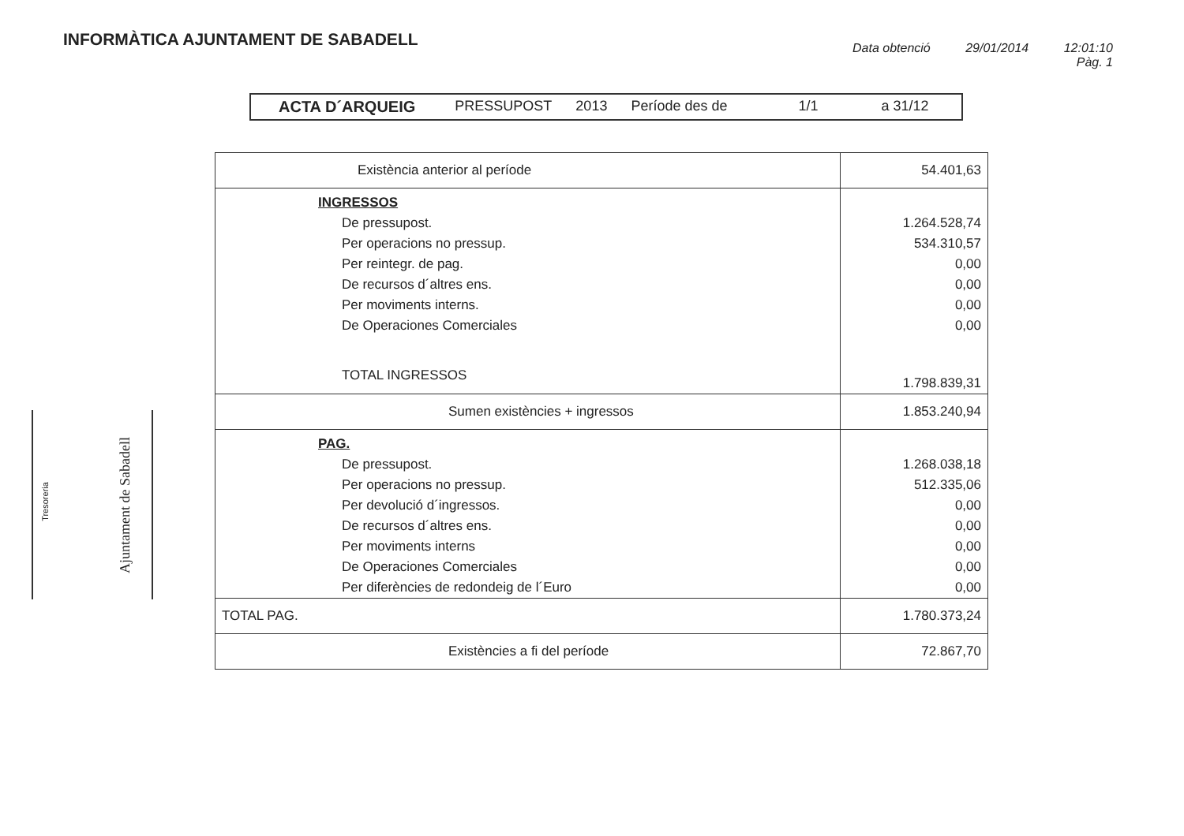INFORMÀTICA AJUNTAMENT DE SABADELL
Data obtenció 29/01/2014 12:01:10
Pàg. 1
ACTA D´ARQUEIG PRESSUPOST 2013 Període des de 1/1 a 31/12
| Existència anterior al període | 54.401,63 |
| INGRESSOS | |
| De pressupost. | 1.264.528,74 |
| Per operacions no pressup. | 534.310,57 |
| Per reintegr. de pag. | 0,00 |
| De recursos d´altres ens. | 0,00 |
| Per moviments interns. | 0,00 |
| De Operaciones Comerciales | 0,00 |
| TOTAL INGRESSOS | 1.798.839,31 |
| Sumen existències + ingressos | 1.853.240,94 |
| PAG. | |
| De pressupost. | 1.268.038,18 |
| Per operacions no pressup. | 512.335,06 |
| Per devolució d´ingressos. | 0,00 |
| De recursos d´altres ens. | 0,00 |
| Per moviments interns | 0,00 |
| De Operaciones Comerciales | 0,00 |
| Per diferències de redondeig de l´Euro | 0,00 |
| TOTAL PAG. | 1.780.373,24 |
| Existències a fi del període | 72.867,70 |
Tresoreria Ajuntament de Sabadell